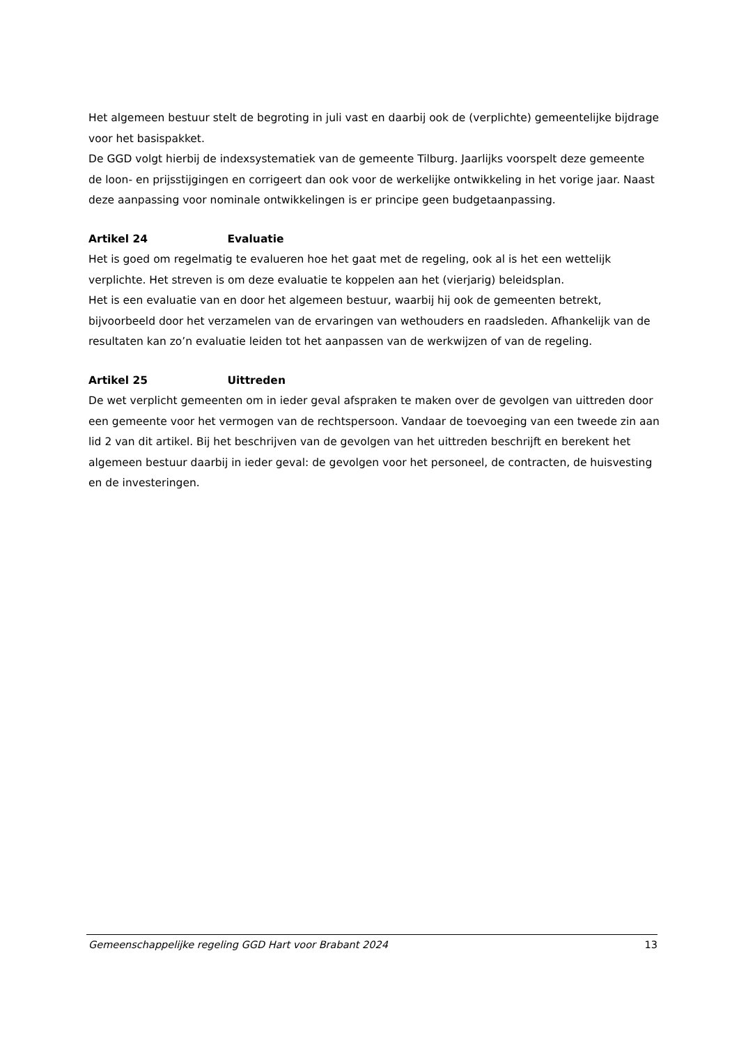Het algemeen bestuur stelt de begroting in juli vast en daarbij ook de (verplichte) gemeentelijke bijdrage voor het basispakket.
De GGD volgt hierbij de indexsystematiek van de gemeente Tilburg. Jaarlijks voorspelt deze gemeente de loon- en prijsstijgingen en corrigeert dan ook voor de werkelijke ontwikkeling in het vorige jaar. Naast deze aanpassing voor nominale ontwikkelingen is er principe geen budgetaanpassing.
Artikel 24 Evaluatie
Het is goed om regelmatig te evalueren hoe het gaat met de regeling, ook al is het een wettelijk verplichte. Het streven is om deze evaluatie te koppelen aan het (vierjarig) beleidsplan.
Het is een evaluatie van en door het algemeen bestuur, waarbij hij ook de gemeenten betrekt, bijvoorbeeld door het verzamelen van de ervaringen van wethouders en raadsleden. Afhankelijk van de resultaten kan zo’n evaluatie leiden tot het aanpassen van de werkwijzen of van de regeling.
Artikel 25 Uittreden
De wet verplicht gemeenten om in ieder geval afspraken te maken over de gevolgen van uittreden door een gemeente voor het vermogen van de rechtspersoon. Vandaar de toevoeging van een tweede zin aan lid 2 van dit artikel. Bij het beschrijven van de gevolgen van het uittreden beschrijft en berekent het algemeen bestuur daarbij in ieder geval: de gevolgen voor het personeel, de contracten, de huisvesting en de investeringen.
Gemeenschappelijke regeling GGD Hart voor Brabant 2024 13